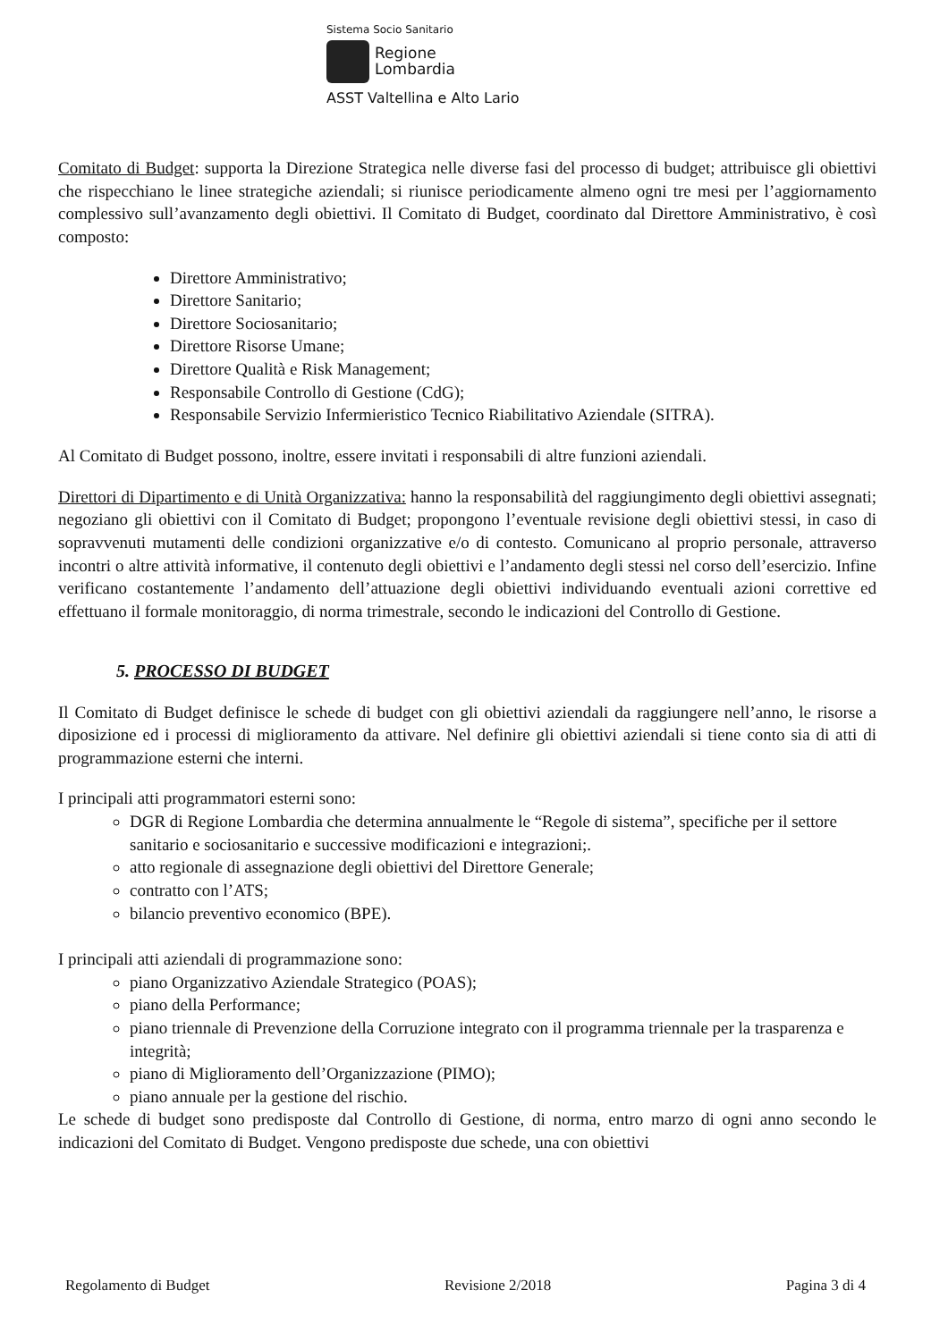Sistema Socio Sanitario
Regione
Lombardia
ASST Valtellina e Alto Lario
Comitato di Budget: supporta la Direzione Strategica nelle diverse fasi del processo di budget; attribuisce gli obiettivi che rispecchiano le linee strategiche aziendali; si riunisce periodicamente almeno ogni tre mesi per l’aggiornamento complessivo sull’avanzamento degli obiettivi. Il Comitato di Budget, coordinato dal Direttore Amministrativo, è così composto:
Direttore Amministrativo;
Direttore Sanitario;
Direttore Sociosanitario;
Direttore Risorse Umane;
Direttore Qualità e Risk Management;
Responsabile Controllo di Gestione (CdG);
Responsabile Servizio Infermieristico Tecnico Riabilitativo Aziendale (SITRA).
Al Comitato di Budget possono, inoltre, essere invitati i responsabili di altre funzioni aziendali.
Direttori di Dipartimento e di Unità Organizzativa: hanno la responsabilità del raggiungimento degli obiettivi assegnati; negoziano gli obiettivi con il Comitato di Budget; propongono l’eventuale revisione degli obiettivi stessi, in caso di sopravvenuti mutamenti delle condizioni organizzative e/o di contesto. Comunicano al proprio personale, attraverso incontri o altre attività informative, il contenuto degli obiettivi e l’andamento degli stessi nel corso dell’esercizio. Infine verificano costantemente l’andamento dell’attuazione degli obiettivi individuando eventuali azioni correttive ed effettuano il formale monitoraggio, di norma trimestrale, secondo le indicazioni del Controllo di Gestione.
5. PROCESSO DI BUDGET
Il Comitato di Budget definisce le schede di budget con gli obiettivi aziendali da raggiungere nell’anno, le risorse a diposizione ed i processi di miglioramento da attivare. Nel definire gli obiettivi aziendali si tiene conto sia di atti di programmazione esterni che interni.
I principali atti programmatori esterni sono:
DGR di Regione Lombardia che determina annualmente le “Regole di sistema”, specifiche per il settore sanitario e sociosanitario e successive modificazioni e integrazioni;.
atto regionale di assegnazione degli obiettivi del Direttore Generale;
contratto con l’ATS;
bilancio preventivo economico (BPE).
I principali atti aziendali di programmazione sono:
piano Organizzativo Aziendale Strategico (POAS);
piano della Performance;
piano triennale di Prevenzione della Corruzione integrato con il programma triennale per la trasparenza e integrità;
piano di Miglioramento dell’Organizzazione (PIMO);
piano annuale per la gestione del rischio.
Le schede di budget sono predisposte dal Controllo di Gestione, di norma, entro marzo di ogni anno secondo le indicazioni del Comitato di Budget. Vengono predisposte due schede, una con obiettivi
Regolamento di Budget Revisione 2/2018 Pagina 3 di 4